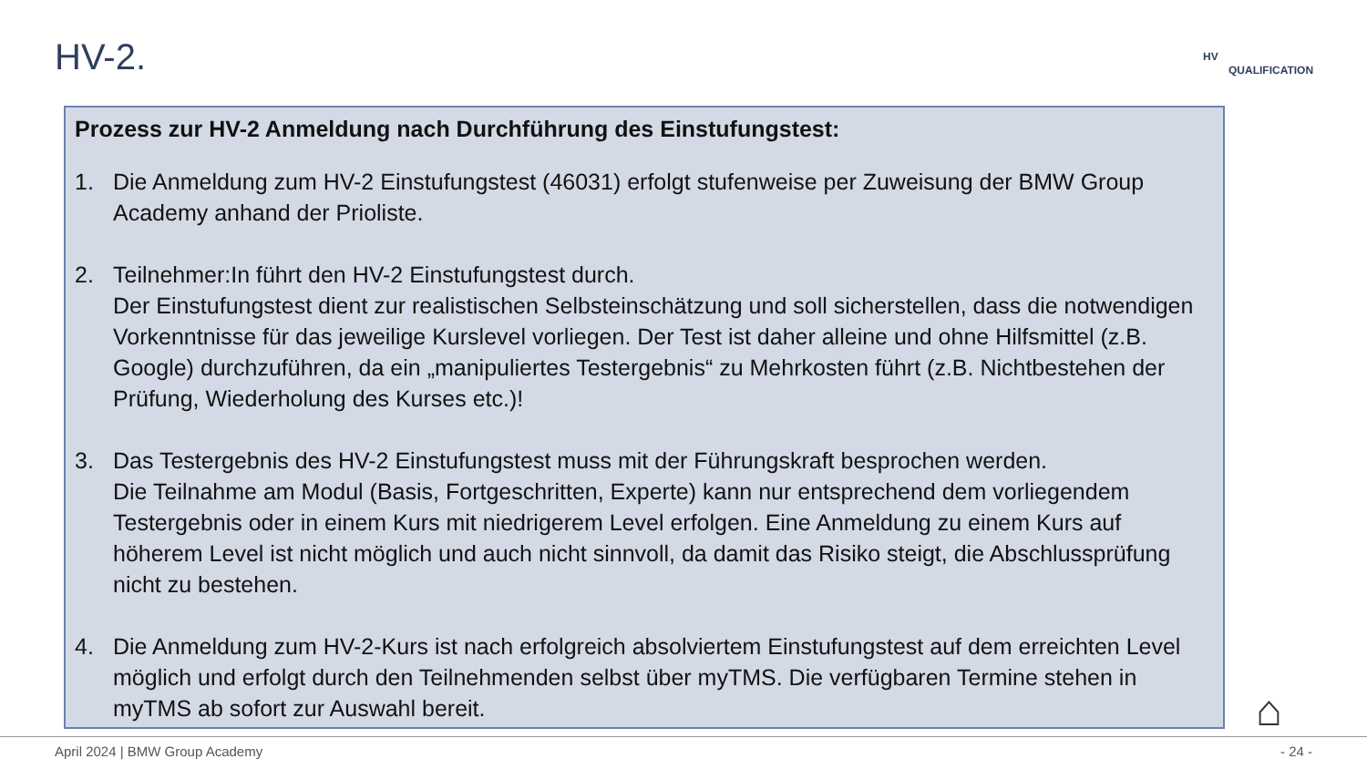HV-2. HV
QUALIFICATION
Prozess zur HV-2 Anmeldung nach Durchführung des Einstufungstest:
1. Die Anmeldung zum HV-2 Einstufungstest (46031) erfolgt stufenweise per Zuweisung der BMW Group Academy anhand der Prioliste.
2. Teilnehmer:In führt den HV-2 Einstufungstest durch.
Der Einstufungstest dient zur realistischen Selbsteinschätzung und soll sicherstellen, dass die notwendigen Vorkenntnisse für das jeweilige Kurslevel vorliegen. Der Test ist daher alleine und ohne Hilfsmittel (z.B. Google) durchzuführen, da ein „manipuliertes Testergebnis“ zu Mehrkosten führt (z.B. Nichtbestehen der Prüfung, Wiederholung des Kurses etc.)!
3. Das Testergebnis des HV-2 Einstufungstest muss mit der Führungskraft besprochen werden.
Die Teilnahme am Modul (Basis, Fortgeschritten, Experte) kann nur entsprechend dem vorliegendem Testergebnis oder in einem Kurs mit niedrigerem Level erfolgen. Eine Anmeldung zu einem Kurs auf höherem Level ist nicht möglich und auch nicht sinnvoll, da damit das Risiko steigt, die Abschlussprüfung nicht zu bestehen.
4. Die Anmeldung zum HV-2-Kurs ist nach erfolgreich absolviertem Einstufungstest auf dem erreichten Level möglich und erfolgt durch den Teilnehmenden selbst über myTMS. Die verfügbaren Termine stehen in myTMS ab sofort zur Auswahl bereit.
⌂
April 2024 | BMW Group Academy - 24 -